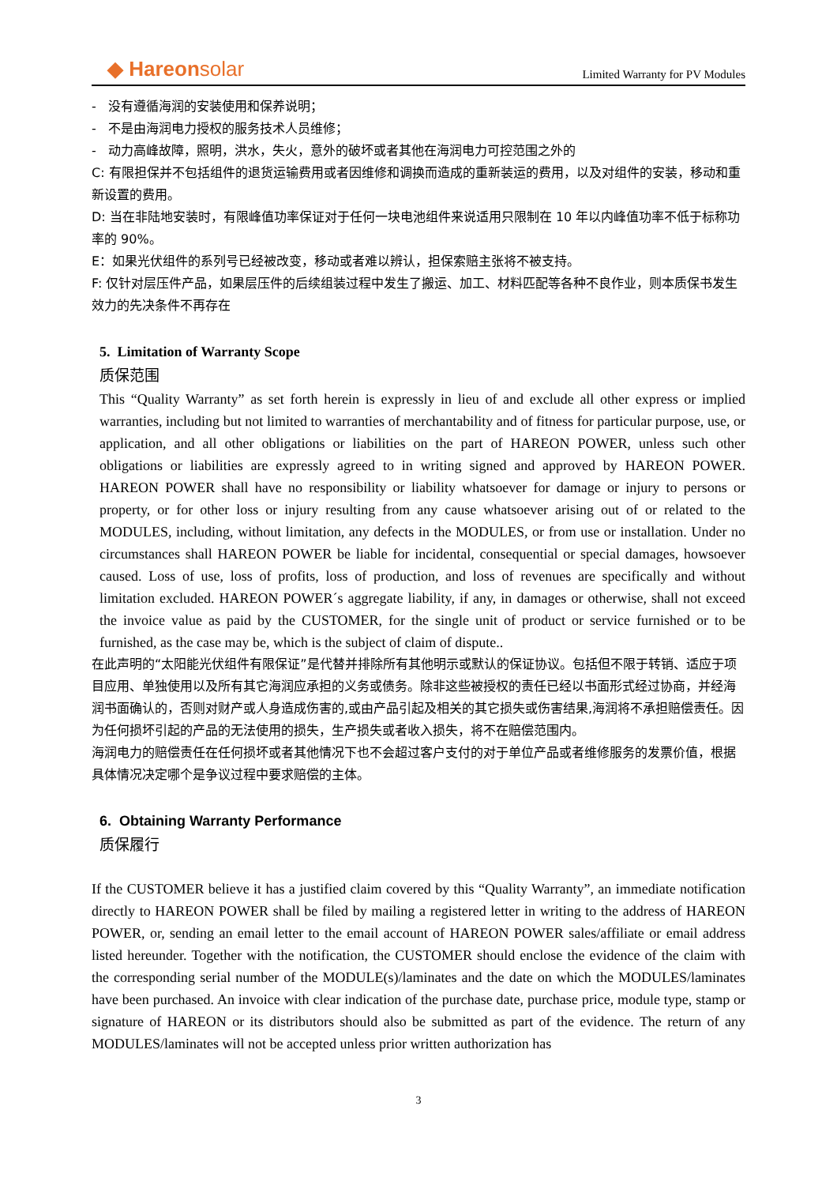◆ Hareonsolar
Limited Warranty for PV Modules
- 没有遵循海润的安装使用和保养说明；
- 不是由海润电力授权的服务技术人员维修；
- 动力高峰故障，照明，洪水，失火，意外的破坏或者其他在海润电力可控范围之外的
C: 有限担保并不包括组件的退货运输费用或者因维修和调换而造成的重新装运的费用，以及对组件的安装，移动和重新设置的费用。
D: 当在非陆地安装时，有限峰值功率保证对于任何一块电池组件来说适用只限制在 10 年以内峰值功率不低于标称功率的 90%。
E：如果光伏组件的系列号已经被改变，移动或者难以辨认，担保索赔主张将不被支持。
F: 仅针对层压件产品，如果层压件的后续组装过程中发生了搬运、加工、材料匹配等各种不良作业，则本质保书发生效力的先决条件不再存在
5. Limitation of Warranty Scope
质保范围
This “Quality Warranty” as set forth herein is expressly in lieu of and exclude all other express or implied warranties, including but not limited to warranties of merchantability and of fitness for particular purpose, use, or application, and all other obligations or liabilities on the part of HAREON POWER, unless such other obligations or liabilities are expressly agreed to in writing signed and approved by HAREON POWER. HAREON POWER shall have no responsibility or liability whatsoever for damage or injury to persons or property, or for other loss or injury resulting from any cause whatsoever arising out of or related to the MODULES, including, without limitation, any defects in the MODULES, or from use or installation. Under no circumstances shall HAREON POWER be liable for incidental, consequential or special damages, howsoever caused. Loss of use, loss of profits, loss of production, and loss of revenues are specifically and without limitation excluded. HAREON POWER´s aggregate liability, if any, in damages or otherwise, shall not exceed the invoice value as paid by the CUSTOMER, for the single unit of product or service furnished or to be furnished, as the case may be, which is the subject of claim of dispute..
在此声明的“太阳能光伏组件有限保证”是代替并排除所有其他明示或默认的保证协议。包括但不限于转销、适应于项目应用、单独使用以及所有其它海润应承担的义务或债务。除非这些被授权的责任已经以书面形式经过协商，并经海润书面确认的，否则对财产或人身造成伤害的,或由产品引起及相关的其它损失或伤害结果,海润将不承担赔偿责任。因为任何损坏引起的产品的无法使用的损失，生产损失或者收入损失，将不在赔偿范围内。
海润电力的赔偿责任在任何损坏或者其他情况下也不会超过客户支付的对于单位产品或者维修服务的发票价值，根据具体情况决定哪个是争议过程中要求赔偿的主体。
6. Obtaining Warranty Performance
质保履行
If the CUSTOMER believe it has a justified claim covered by this “Quality Warranty”, an immediate notification directly to HAREON POWER shall be filed by mailing a registered letter in writing to the address of HAREON POWER, or, sending an email letter to the email account of HAREON POWER sales/affiliate or email address listed hereunder. Together with the notification, the CUSTOMER should enclose the evidence of the claim with the corresponding serial number of the MODULE(s)/laminates and the date on which the MODULES/laminates have been purchased. An invoice with clear indication of the purchase date, purchase price, module type, stamp or signature of HAREON or its distributors should also be submitted as part of the evidence. The return of any MODULES/laminates will not be accepted unless prior written authorization has
3